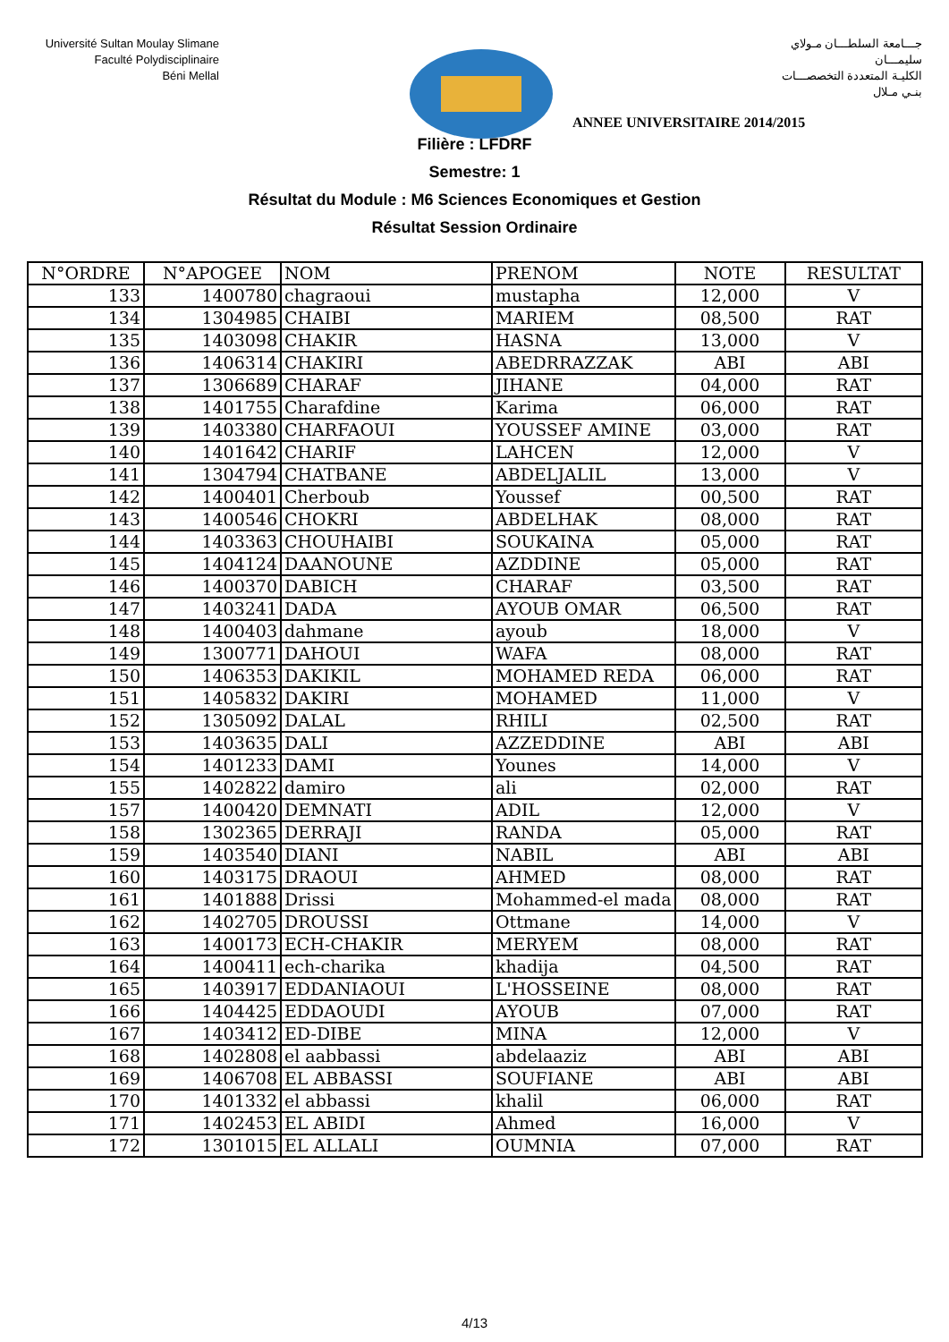Université Sultan Moulay Slimane
Faculté Polydisciplinaire
Béni Mellal
جـــامعة السلطـــان مـولاي سليمـــان
الكليـة المتعددة التخصصـــات
بنـي مـلال
ANNEE UNIVERSITAIRE 2014/2015
Filière : LFDRF
Semestre: 1
Résultat du Module : M6 Sciences Economiques et Gestion
Résultat Session Ordinaire
| N°ORDRE | N°APOGEE | NOM | PRENOM | NOTE | RESULTAT |
| --- | --- | --- | --- | --- | --- |
| 133 | 1400780 | chagraoui | mustapha | 12,000 | V |
| 134 | 1304985 | CHAIBI | MARIEM | 08,500 | RAT |
| 135 | 1403098 | CHAKIR | HASNA | 13,000 | V |
| 136 | 1406314 | CHAKIRI | ABEDRRAZZAK | ABI | ABI |
| 137 | 1306689 | CHARAF | JIHANE | 04,000 | RAT |
| 138 | 1401755 | Charafdine | Karima | 06,000 | RAT |
| 139 | 1403380 | CHARFAOUI | YOUSSEF AMINE | 03,000 | RAT |
| 140 | 1401642 | CHARIF | LAHCEN | 12,000 | V |
| 141 | 1304794 | CHATBANE | ABDELJALIL | 13,000 | V |
| 142 | 1400401 | Cherboub | Youssef | 00,500 | RAT |
| 143 | 1400546 | CHOKRI | ABDELHAK | 08,000 | RAT |
| 144 | 1403363 | CHOUHAIBI | SOUKAINA | 05,000 | RAT |
| 145 | 1404124 | DAANOUNE | AZDDINE | 05,000 | RAT |
| 146 | 1400370 | DABICH | CHARAF | 03,500 | RAT |
| 147 | 1403241 | DADA | AYOUB OMAR | 06,500 | RAT |
| 148 | 1400403 | dahmane | ayoub | 18,000 | V |
| 149 | 1300771 | DAHOUI | WAFA | 08,000 | RAT |
| 150 | 1406353 | DAKIKIL | MOHAMED REDA | 06,000 | RAT |
| 151 | 1405832 | DAKIRI | MOHAMED | 11,000 | V |
| 152 | 1305092 | DALAL | RHILI | 02,500 | RAT |
| 153 | 1403635 | DALI | AZZEDDINE | ABI | ABI |
| 154 | 1401233 | DAMI | Younes | 14,000 | V |
| 155 | 1402822 | damiro | ali | 02,000 | RAT |
| 157 | 1400420 | DEMNATI | ADIL | 12,000 | V |
| 158 | 1302365 | DERRAJI | RANDA | 05,000 | RAT |
| 159 | 1403540 | DIANI | NABIL | ABI | ABI |
| 160 | 1403175 | DRAOUI | AHMED | 08,000 | RAT |
| 161 | 1401888 | Drissi | Mohammed-el mada | 08,000 | RAT |
| 162 | 1402705 | DROUSSI | Ottmane | 14,000 | V |
| 163 | 1400173 | ECH-CHAKIR | MERYEM | 08,000 | RAT |
| 164 | 1400411 | ech-charika | khadija | 04,500 | RAT |
| 165 | 1403917 | EDDANIAOUI | L'HOSSEINE | 08,000 | RAT |
| 166 | 1404425 | EDDAOUDI | AYOUB | 07,000 | RAT |
| 167 | 1403412 | ED-DIBE | MINA | 12,000 | V |
| 168 | 1402808 | el aabbassi | abdelaaziz | ABI | ABI |
| 169 | 1406708 | EL ABBASSI | SOUFIANE | ABI | ABI |
| 170 | 1401332 | el abbassi | khalil | 06,000 | RAT |
| 171 | 1402453 | EL ABIDI | Ahmed | 16,000 | V |
| 172 | 1301015 | EL ALLALI | OUMNIA | 07,000 | RAT |
4/13